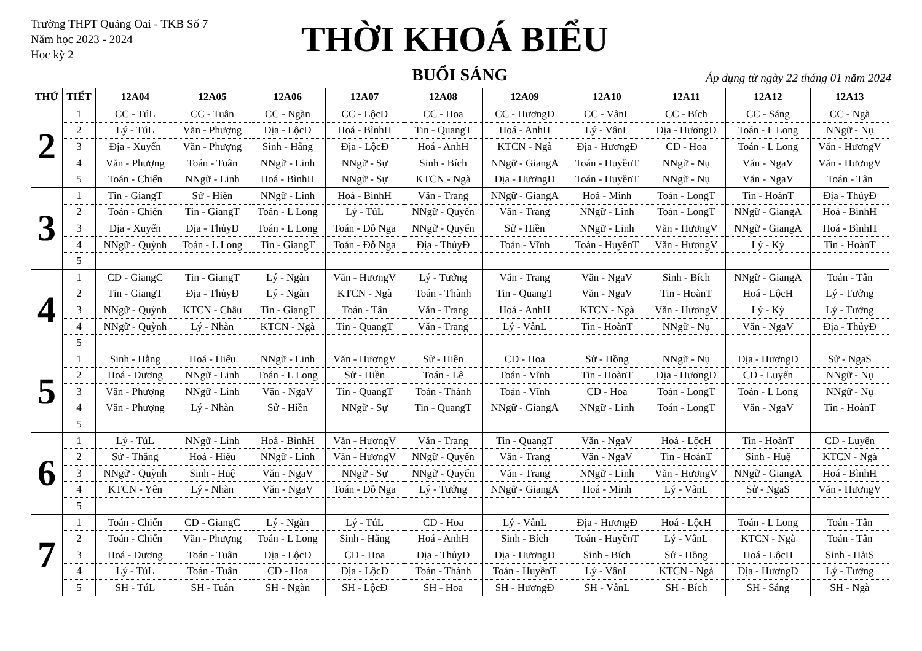Trường THPT Quảng Oai - TKB Số 7
Năm học 2023 - 2024
Học kỳ 2
THỜI KHOÁ BIỂU
BUỔI SÁNG Áp dụng từ ngày 22 tháng 01 năm 2024
| THỨ | TIẾT | 12A04 | 12A05 | 12A06 | 12A07 | 12A08 | 12A09 | 12A10 | 12A11 | 12A12 | 12A13 |
| --- | --- | --- | --- | --- | --- | --- | --- | --- | --- | --- | --- |
| 2 | 1 | CC - TúL | CC - Tuân | CC - Ngàn | CC - LộcĐ | CC - Hoa | CC - HươngĐ | CC - VânL | CC - Bích | CC - Sáng | CC - Ngà |
| | 2 | Lý - TúL | Văn - Phượng | Địa - LộcĐ | Hoá - BìnhH | Tin - QuangT | Hoá - AnhH | Lý - VânL | Địa - HươngĐ | Toán - L Long | NNgữ - Nụ |
| | 3 | Địa - Xuyến | Văn - Phượng | Sinh - Hằng | Địa - LộcĐ | Hoá - AnhH | KTCN - Ngà | Địa - HươngĐ | CD - Hoa | Toán - L Long | Văn - HươngV |
| | 4 | Văn - Phượng | Toán - Tuân | NNgữ - Linh | NNgữ - Sự | Sinh - Bích | NNgữ - GiangA | Toán - HuyềnT | NNgữ - Nụ | Văn - NgaV | Văn - HươngV |
| | 5 | Toán - Chiến | NNgữ - Linh | Hoá - BìnhH | NNgữ - Sự | KTCN - Ngà | Địa - HươngĐ | Toán - HuyềnT | NNgữ - Nụ | Văn - NgaV | Toán - Tân |
| 3 | 1 | Tin - GiangT | Sử - Hiền | NNgữ - Linh | Hoá - BìnhH | Văn - Trang | NNgữ - GiangA | Hoá - Minh | Toán - LongT | Tin - HoànT | Địa - ThủyĐ |
| | 2 | Toán - Chiến | Tin - GiangT | Toán - L Long | Lý - TúL | NNgữ - Quyến | Văn - Trang | NNgữ - Linh | Toán - LongT | NNgữ - GiangA | Hoá - BìnhH |
| | 3 | Địa - Xuyến | Địa - ThủyĐ | Toán - L Long | Toán - Đỗ Nga | NNgữ - Quyến | Sử - Hiền | NNgữ - Linh | Văn - HươngV | NNgữ - GiangA | Hoá - BìnhH |
| | 4 | NNgữ - Quỳnh | Toán - L Long | Tin - GiangT | Toán - Đỗ Nga | Địa - ThủyĐ | Toán - Vĩnh | Toán - HuyềnT | Văn - HươngV | Lý - Kỳ | Tin - HoànT |
| | 5 | | | | | | | | | | |
| 4 | 1 | CD - GiangC | Tin - GiangT | Lý - Ngàn | Văn - HươngV | Lý - Tưởng | Văn - Trang | Văn - NgaV | Sinh - Bích | NNgữ - GiangA | Toán - Tân |
| | 2 | Tin - GiangT | Địa - ThủyĐ | Lý - Ngàn | KTCN - Ngà | Toán - Thành | Tin - QuangT | Văn - NgaV | Tin - HoànT | Hoá - LộcH | Lý - Tưởng |
| | 3 | NNgữ - Quỳnh | KTCN - Châu | Tin - GiangT | Toán - Tân | Văn - Trang | Hoá - AnhH | KTCN - Ngà | Văn - HươngV | Lý - Kỳ | Lý - Tưởng |
| | 4 | NNgữ - Quỳnh | Lý - Nhàn | KTCN - Ngà | Tin - QuangT | Văn - Trang | Lý - VânL | Tin - HoànT | NNgữ - Nụ | Văn - NgaV | Địa - ThủyĐ |
| | 5 | | | | | | | | | | |
| 5 | 1 | Sinh - Hằng | Hoá - Hiếu | NNgữ - Linh | Văn - HươngV | Sử - Hiền | CD - Hoa | Sử - Hồng | NNgữ - Nụ | Địa - HươngĐ | Sử - NgaS |
| | 2 | Hoá - Dương | NNgữ - Linh | Toán - L Long | Sử - Hiền | Toán - Lê | Toán - Vĩnh | Tin - HoànT | Địa - HươngĐ | CD - Luyến | NNgữ - Nụ |
| | 3 | Văn - Phượng | NNgữ - Linh | Văn - NgaV | Tin - QuangT | Toán - Thành | Toán - Vĩnh | CD - Hoa | Toán - LongT | Toán - L Long | NNgữ - Nụ |
| | 4 | Văn - Phượng | Lý - Nhàn | Sử - Hiền | NNgữ - Sự | Tin - QuangT | NNgữ - GiangA | NNgữ - Linh | Toán - LongT | Văn - NgaV | Tin - HoànT |
| | 5 | | | | | | | | | | |
| 6 | 1 | Lý - TúL | NNgữ - Linh | Hoá - BìnhH | Văn - HươngV | Văn - Trang | Tin - QuangT | Văn - NgaV | Hoá - LộcH | Tin - HoànT | CD - Luyến |
| | 2 | Sử - Thắng | Hoá - Hiếu | NNgữ - Linh | Văn - HươngV | NNgữ - Quyến | Văn - Trang | Văn - NgaV | Tin - HoànT | Sinh - Huệ | KTCN - Ngà |
| | 3 | NNgữ - Quỳnh | Sinh - Huệ | Văn - NgaV | NNgữ - Sự | NNgữ - Quyến | Văn - Trang | NNgữ - Linh | Văn - HươngV | NNgữ - GiangA | Hoá - BìnhH |
| | 4 | KTCN - Yên | Lý - Nhàn | Văn - NgaV | Toán - Đỗ Nga | Lý - Tưởng | NNgữ - GiangA | Hoá - Minh | Lý - VânL | Sử - NgaS | Văn - HươngV |
| | 5 | | | | | | | | | | |
| 7 | 1 | Toán - Chiến | CD - GiangC | Lý - Ngàn | Lý - TúL | CD - Hoa | Lý - VânL | Địa - HươngĐ | Hoá - LộcH | Toán - L Long | Toán - Tân |
| | 2 | Toán - Chiến | Văn - Phượng | Toán - L Long | Sinh - Hằng | Hoá - AnhH | Sinh - Bích | Toán - HuyềnT | Lý - VânL | KTCN - Ngà | Toán - Tân |
| | 3 | Hoá - Dương | Toán - Tuân | Địa - LộcĐ | CD - Hoa | Địa - ThủyĐ | Địa - HươngĐ | Sinh - Bích | Sử - Hồng | Hoá - LộcH | Sinh - HảiS |
| | 4 | Lý - TúL | Toán - Tuân | CD - Hoa | Địa - LộcĐ | Toán - Thành | Toán - HuyềnT | Lý - VânL | KTCN - Ngà | Địa - HươngĐ | Lý - Tưởng |
| | 5 | SH - TúL | SH - Tuân | SH - Ngàn | SH - LộcĐ | SH - Hoa | SH - HươngĐ | SH - VânL | SH - Bích | SH - Sáng | SH - Ngà |